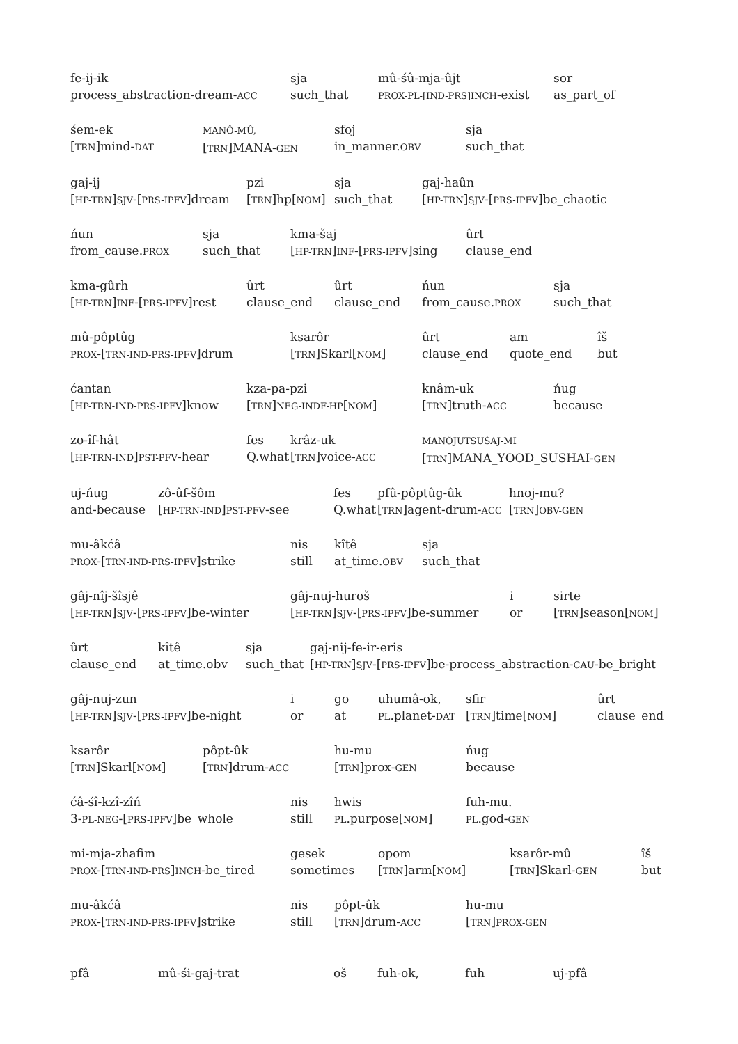fe-ij-ik
process_abstraction-dream-ACC
sja
such_that
mû-śû-mja-ûjt
PROX-PL-[IND-PRS]INCH-exist
sor
as_part_of
śem-ek
[TRN]mind-DAT
MANÔ-MÛ,
[TRN]MANA-GEN
sfoj
in_manner.OBV
sja
such_that
gaj-ij
[HP-TRN]SJV-[PRS-IPFV]dream
pzi
[TRN]hp[NOM]
sja
such_that
gaj-haûn
[HP-TRN]SJV-[PRS-IPFV]be_chaotic
ńun
from_cause.PROX
sja
such_that
kma-šaj
[HP-TRN]INF-[PRS-IPFV]sing
ûrt
clause_end
kma-gûrh
[HP-TRN]INF-[PRS-IPFV]rest
ûrt
clause_end
ûrt
clause_end
ńun
from_cause.PROX
sja
such_that
mû-pôptûg
PROX-[TRN-IND-PRS-IPFV]drum
ksarôr
[TRN]Skarl[NOM]
ûrt
clause_end
am
quote_end
îš
but
ćantan
[HP-TRN-IND-PRS-IPFV]know
kza-pa-pzi
[TRN]NEG-INDF-HP[NOM]
knâm-uk
[TRN]truth-ACC
ńug
because
zo-îf-hât
[HP-TRN-IND]PST-PFV-hear
fes
Q.what
krâz-uk
[TRN]voice-ACC
MANÔJUTSUŚAJ-MI
[TRN]MANA_YOOD_SUSHAI-GEN
uj-ńug
and-because
zô-ûf-šôm
[HP-TRN-IND]PST-PFV-see
fes
Q.what
pfû-pôptûg-ûk
[TRN]agent-drum-ACC
hnoj-mu?
[TRN]OBV-GEN
mu-âkćâ
PROX-[TRN-IND-PRS-IPFV]strike
nis
still
kîtê
at_time.OBV
sja
such_that
gâj-nîj-šîsjê
[HP-TRN]SJV-[PRS-IPFV]be-winter
gâj-nuj-huroš
[HP-TRN]SJV-[PRS-IPFV]be-summer
i
or
sirte
[TRN]season[NOM]
ûrt
clause_end
kîtê
at_time.obv
sja
such_that
gaj-nij-fe-ir-eris
[HP-TRN]SJV-[PRS-IPFV]be-process_abstraction-CAU-be_bright
gâj-nuj-zun
[HP-TRN]SJV-[PRS-IPFV]be-night
i
or
go
at
uhumâ-ok,
PL.planet-DAT
sfir
[TRN]time[NOM]
ûrt
clause_end
ksarôr
[TRN]Skarl[NOM]
pôpt-ûk
[TRN]drum-ACC
hu-mu
[TRN]prox-GEN
ńug
because
ćâ-śî-kzî-zîń
3-PL-NEG-[PRS-IPFV]be_whole
nis
still
hwis
PL.purpose[NOM]
fuh-mu.
PL.god-GEN
mi-mja-zhafim
PROX-[TRN-IND-PRS]INCH-be_tired
gesek
sometimes
opom
[TRN]arm[NOM]
ksarôr-mû
[TRN]Skarl-GEN
îš
but
mu-âkćâ
PROX-[TRN-IND-PRS-IPFV]strike
nis
still
pôpt-ûk
[TRN]drum-ACC
hu-mu
[TRN]PROX-GEN
pfâ mû-śi-gaj-trat oš fuh-ok, fuh uj-pfâ